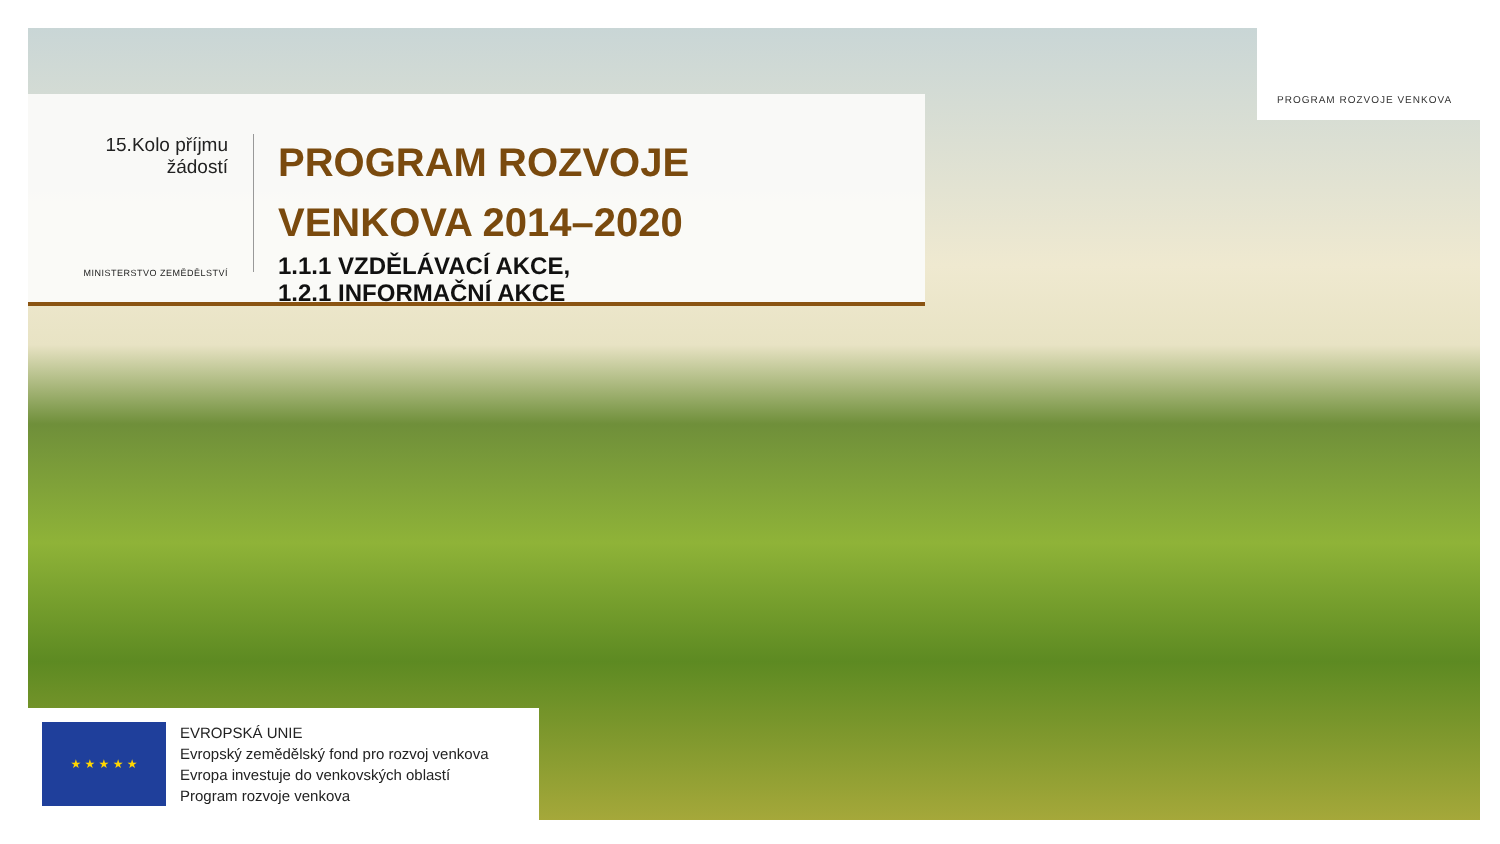PROGRAM ROZVOJE VENKOVA
15.Kolo příjmu
žádostí
MINISTERSTVO ZEMĚDĚLSTVÍ
PROGRAM ROZVOJE
VENKOVA 2014–2020
1.1.1 VZDĚLÁVACÍ AKCE,
1.2.1 INFORMAČNÍ AKCE
★ ★ ★ ★ ★
EVROPSKÁ UNIE
Evropský zemědělský fond pro rozvoj venkova
Evropa investuje do venkovských oblastí
Program rozvoje venkova